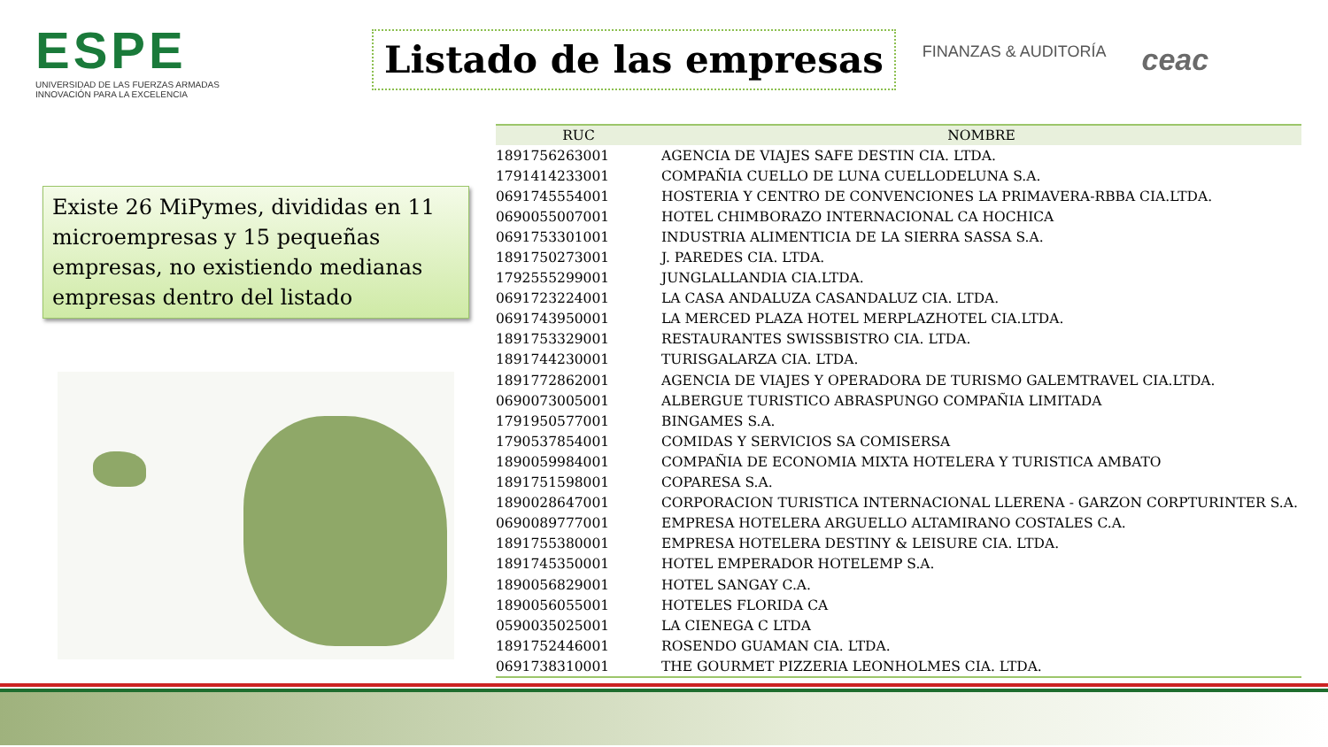ESPE
UNIVERSIDAD DE LAS FUERZAS ARMADAS
INNOVACIÓN PARA LA EXCELENCIA
Listado de las empresas
FINANZAS & AUDITORÍA ceac
Existe 26 MiPymes, divididas en 11 microempresas y 15 pequeñas empresas, no existiendo medianas empresas dentro del listado
| RUC | NOMBRE |
| --- | --- |
| 1891756263001 | AGENCIA DE VIAJES SAFE DESTIN CIA. LTDA. |
| 1791414233001 | COMPAÑIA CUELLO DE LUNA CUELLODELUNA S.A. |
| 0691745554001 | HOSTERIA Y CENTRO DE CONVENCIONES LA PRIMAVERA-RBBA CIA.LTDA. |
| 0690055007001 | HOTEL CHIMBORAZO INTERNACIONAL CA HOCHICA |
| 0691753301001 | INDUSTRIA ALIMENTICIA DE LA SIERRA SASSA S.A. |
| 1891750273001 | J. PAREDES CIA. LTDA. |
| 1792555299001 | JUNGLALLANDIA CIA.LTDA. |
| 0691723224001 | LA CASA ANDALUZA CASANDALUZ CIA. LTDA. |
| 0691743950001 | LA MERCED PLAZA HOTEL MERPLAZHOTEL CIA.LTDA. |
| 1891753329001 | RESTAURANTES SWISSBISTRO CIA. LTDA. |
| 1891744230001 | TURISGALARZA CIA. LTDA. |
| 1891772862001 | AGENCIA DE VIAJES Y OPERADORA DE TURISMO GALEMTRAVEL CIA.LTDA. |
| 0690073005001 | ALBERGUE TURISTICO ABRASPUNGO COMPAÑIA LIMITADA |
| 1791950577001 | BINGAMES S.A. |
| 1790537854001 | COMIDAS Y SERVICIOS SA COMISERSA |
| 1890059984001 | COMPAÑIA DE ECONOMIA MIXTA HOTELERA Y TURISTICA AMBATO |
| 1891751598001 | COPARESA S.A. |
| 1890028647001 | CORPORACION TURISTICA INTERNACIONAL LLERENA - GARZON CORPTURINTER S.A. |
| 0690089777001 | EMPRESA HOTELERA ARGUELLO ALTAMIRANO COSTALES C.A. |
| 1891755380001 | EMPRESA HOTELERA DESTINY & LEISURE CIA. LTDA. |
| 1891745350001 | HOTEL EMPERADOR HOTELEMP S.A. |
| 1890056829001 | HOTEL SANGAY C.A. |
| 1890056055001 | HOTELES FLORIDA CA |
| 0590035025001 | LA CIENEGA C LTDA |
| 1891752446001 | ROSENDO GUAMAN CIA. LTDA. |
| 0691738310001 | THE GOURMET PIZZERIA LEONHOLMES CIA. LTDA. |